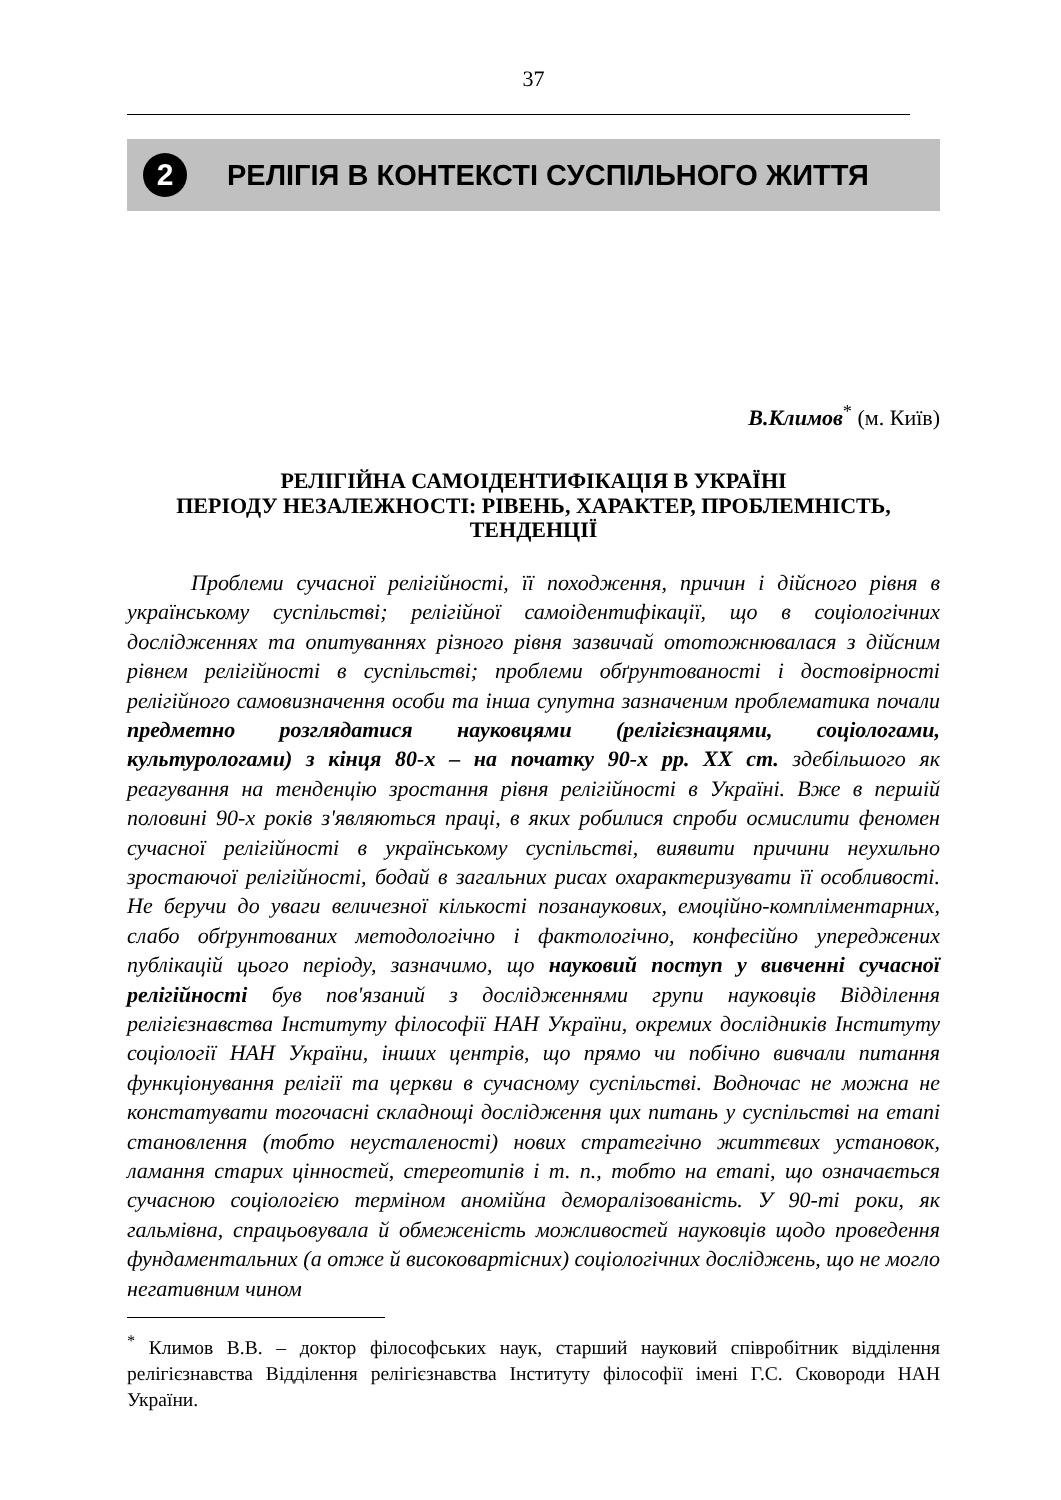37
2 РЕЛІГІЯ В КОНТЕКСТІ СУСПІЛЬНОГО ЖИТТЯ
В.Климов<sup>*</sup> (м. Київ)
РЕЛІГІЙНА САМОІДЕНТИФІКАЦІЯ В УКРАЇНІ
ПЕРІОДУ НЕЗАЛЕЖНОСТІ: РІВЕНЬ, ХАРАКТЕР, ПРОБЛЕМНІСТЬ, ТЕНДЕНЦІЇ
Проблеми сучасної релігійності, її походження, причин і дійсного рівня в українському суспільстві; релігійної самоідентифікації, що в соціологічних дослідженнях та опитуваннях різного рівня зазвичай ототожнювалася з дійсним рівнем релігійності в суспільстві; проблеми обґрунтованості і достовірності релігійного самовизначення особи та інша супутна зазначеним проблематика почали предметно розглядатися науковцями (релігієзнацями, соціологами, культурологами) з кінця 80-х – на початку 90-х рр. XX ст. здебільшого як реагування на тенденцію зростання рівня релігійності в Україні. Вже в першій половині 90-х років з'являються праці, в яких робилися спроби осмислити феномен сучасної релігійності в українському суспільстві, виявити причини неухильно зростаючої релігійності, бодай в загальних рисах охарактеризувати її особливості. Не беручи до уваги величезної кількості позанаукових, емоційно-компліментарних, слабо обґрунтованих методологічно і фактологічно, конфесійно упереджених публікацій цього періоду, зазначимо, що науковий поступ у вивченні сучасної релігійності був пов'язаний з дослідженнями групи науковців Відділення релігієзнавства Інституту філософії НАН України, окремих дослідників Інституту соціології НАН України, інших центрів, що прямо чи побічно вивчали питання функціонування релігії та церкви в сучасному суспільстві. Водночас не можна не констатувати тогочасні складнощі дослідження цих питань у суспільстві на етапі становлення (тобто неусталеності) нових стратегічно життєвих установок, ламання старих цінностей, стереотипів і т. п., тобто на етапі, що означається сучасною соціологією терміном аномійна деморалізованість. У 90-ті роки, як гальмівна, спрацьовувала й обмеженість можливостей науковців щодо проведення фундаментальних (а отже й високовартісних) соціологічних досліджень, що не могло негативним чином
<sup>*</sup> Климов В.В. – доктор філософських наук, старший науковий співробітник відділення релігієзнавства Відділення релігієзнавства Інституту філософії імені Г.С. Сковороди НАН України.